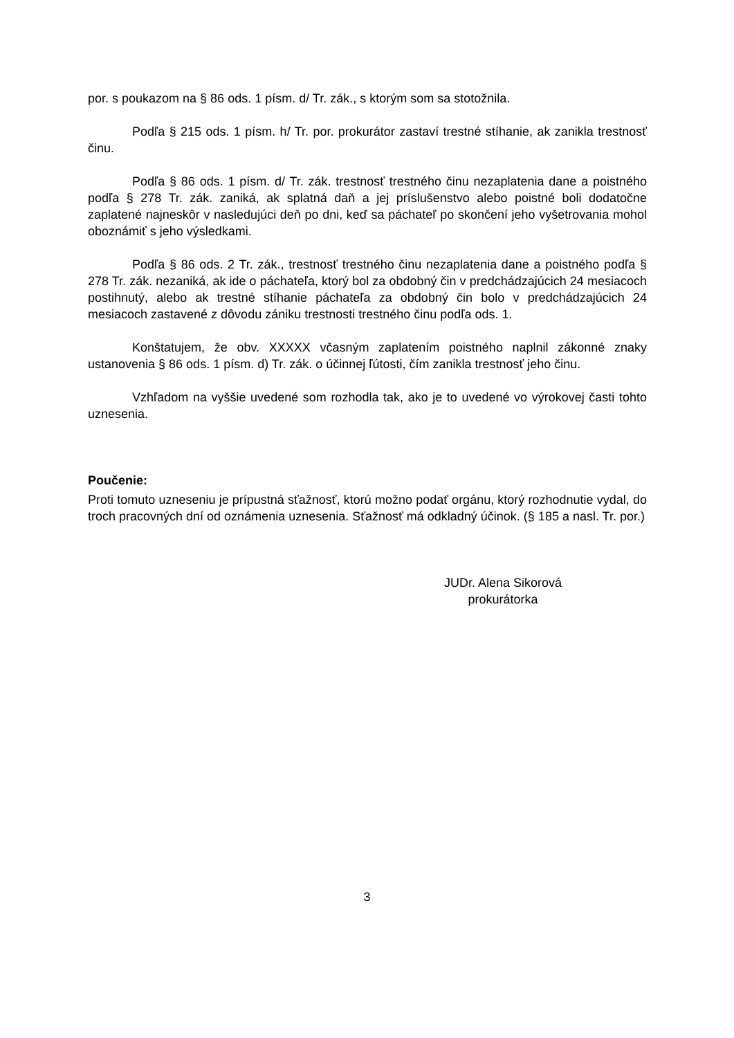por. s poukazom na § 86 ods. 1 písm. d/ Tr. zák., s ktorým som sa stotožnila.
Podľa § 215 ods. 1 písm. h/ Tr. por. prokurátor zastaví trestné stíhanie, ak zanikla trestnosť činu.
Podľa § 86 ods. 1 písm. d/ Tr. zák. trestnosť trestného činu nezaplatenia dane a poistného podľa § 278 Tr. zák. zaniká, ak splatná daň a jej príslušenstvo alebo poistné boli dodatočne zaplatené najneskôr v nasledujúci deň po dni, keď sa páchateľ po skončení jeho vyšetrovania mohol oboznámiť s jeho výsledkami.
Podľa § 86 ods. 2 Tr. zák., trestnosť trestného činu nezaplatenia dane a poistného podľa § 278 Tr. zák. nezaniká, ak ide o páchateľa, ktorý bol za obdobný čin v predchádzajúcich 24 mesiacoch postihnutý, alebo ak trestné stíhanie páchateľa za obdobný čin bolo v predchádzajúcich 24 mesiacoch zastavené z dôvodu zániku trestnosti trestného činu podľa ods. 1.
Konštatujem, že obv. XXXXX včasným zaplatením poistného naplnil zákonné znaky ustanovenia § 86 ods. 1 písm. d) Tr. zák. o účinnej ľútosti, čím zanikla trestnosť jeho činu.
Vzhľadom na vyššie uvedené som rozhodla tak, ako je to uvedené vo výrokovej časti tohto uznesenia.
Poučenie:
Proti tomuto uzneseniu je prípustná sťažnosť, ktorú možno podať orgánu, ktorý rozhodnutie vydal, do troch pracovných dní od oznámenia uznesenia. Sťažnosť má odkladný účinok. (§ 185 a nasl. Tr. por.)
JUDr. Alena Sikorová
prokurátorka
3